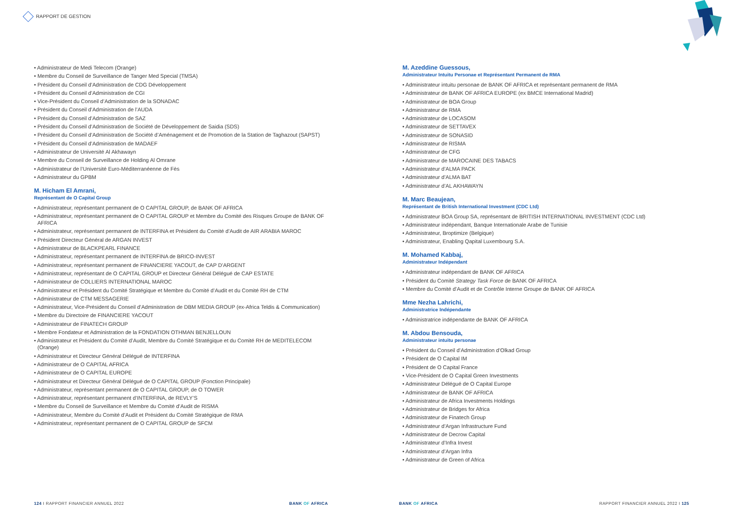RAPPORT DE GESTION
• Administrateur de Medi Telecom (Orange)
• Membre du Conseil de Surveillance de Tanger Med Special (TMSA)
• Président du Conseil d’Administration de CDG Développement
• Président du Conseil d’Administration de CGI
• Vice-Président du Conseil d’Administration de la SONADAC
• Président du Conseil d’Administration de l’AUDA
• Président du Conseil d’Administration de SAZ
• Président du Conseil d’Administration de Société de Développement de Saidia (SDS)
• Président du Conseil d’Administration de Société d’Aménagement et de Promotion de la Station de Taghazout (SAPST)
• Président du Conseil d’Administration de MADAEF
• Administrateur de Université Al Akhawayn
• Membre du Conseil de Surveillance de Holding Al Omrane
• Administrateur de l’Université Euro-Méditerranéenne de Fès
• Administrateur du GPBM
M. Hicham El Amrani,
Représentant de O Capital Group
• Administrateur, représentant permanent de O CAPITAL GROUP, de BANK OF AFRICA
• Administrateur, représentant permanent de O CAPITAL GROUP et Membre du Comité des Risques Groupe de BANK OF AFRICA
• Administrateur, représentant permanent de INTERFINA et Président du Comité d’Audit de AIR ARABIA MAROC
• Président Directeur Général de ARGAN INVEST
• Administrateur de BLACKPEARL FINANCE
• Administrateur, représentant permanent de INTERFINA de BRICO-INVEST
• Administrateur, représentant permanent de FINANCIERE YACOUT, de CAP D’ARGENT
• Administrateur, représentant de O CAPITAL GROUP et Directeur Général Délégué de CAP ESTATE
• Administrateur de COLLIERS INTERNATIONAL MAROC
• Administrateur et Président du Comité Stratégique et Membre du Comité d’Audit et du Comité RH de CTM
• Administrateur de CTM MESSAGERIE
• Administrateur, Vice-Président du Conseil d’Administration de DBM MEDIA GROUP (ex-Africa Teldis & Communication)
• Membre du Directoire de FINANCIERE YACOUT
• Administrateur de FINATECH GROUP
• Membre Fondateur et Administration de la FONDATION OTHMAN BENJELLOUN
• Administrateur et Président du Comité d’Audit, Membre du Comité Stratégique et du Comité RH de MEDITELECOM (Orange)
• Administrateur et Directeur Général Délégué de INTERFINA
• Administrateur de O CAPITAL AFRICA
• Administrateur de O CAPITAL EUROPE
• Administrateur et Directeur Général Délégué de O CAPITAL GROUP (Fonction Principale)
• Administrateur, représentant permanent de O CAPITAL GROUP, de O TOWER
• Administrateur, représentant permanent d’INTERFINA, de REVLY’S
• Membre du Conseil de Surveillance et Membre du Comité d’Audit de RISMA
• Administrateur, Membre du Comité d’Audit et Président du Comité Stratégique de RMA
• Administrateur, représentant permanent de O CAPITAL GROUP de SFCM
M. Azeddine Guessous,
Administrateur Intuitu Personae et Représentant Permanent de RMA
• Administrateur intuitu personae de BANK OF AFRICA et représentant permanent de RMA
• Administrateur de BANK OF AFRICA EUROPE (ex BMCE International Madrid)
• Administrateur de BOA Group
• Administrateur de RMA
• Administrateur de LOCASOM
• Administrateur de SETTAVEX
• Administrateur de SONASID
• Administrateur de RISMA
• Administrateur de CFG
• Administrateur de MAROCAINE DES TABACS
• Administrateur d’ALMA PACK
• Administrateur d’ALMA BAT
• Administrateur d’AL AKHAWAYN
M. Marc Beaujean,
Représentant de British International Investment (CDC Ltd)
• Administrateur BOA Group SA, représentant de BRITISH INTERNATIONAL INVESTMENT (CDC Ltd)
• Administrateur indépendant, Banque Internationale Arabe de Tunisie
• Administrateur, Broptimize (Belgique)
• Administrateur, Enabling Qapital Luxembourg S.A.
M. Mohamed Kabbaj,
Administrateur Indépendant
• Administrateur indépendant de BANK OF AFRICA
• Président du Comité Strategy Task Force de BANK OF AFRICA
• Membre du Comité d’Audit et de Contrôle Interne Groupe de BANK OF AFRICA
Mme Nezha Lahrichi,
Administratrice Indépendante
• Administratrice indépendante de BANK OF AFRICA
M. Abdou Bensouda,
Administrateur intuitu personae
• Président du Conseil d’Administration d’Olkad Group
• Président de O Capital IM
• Président de O Capital France
• Vice-Président de O Capital Green Investments
• Administrateur Délégué de O Capital Europe
• Administrateur de BANK OF AFRICA
• Administrateur de Africa Investments Holdings
• Administrateur de Bridges for Africa
• Administrateur de Finatech Group
• Administrateur d’Argan Infrastructure Fund
• Administrateur de Decrow Capital
• Administrateur d’Infra Invest
• Administrateur d’Argan Infra
• Administrateur de Green of Africa
124 I RAPPORT FINANCIER ANNUEL 2022
BANK OF AFRICA BANK OF AFRICA
RAPPORT FINANCIER ANNUEL 2022 I 125